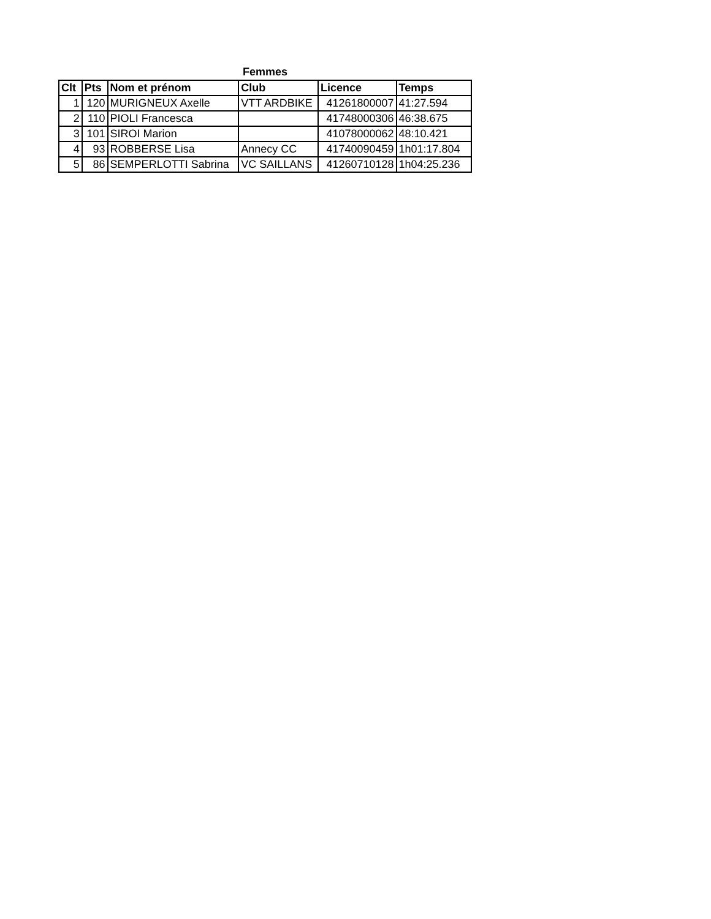Femmes
| Clt | Pts | Nom et prénom | Club | Licence | Temps |
| --- | --- | --- | --- | --- | --- |
| 1 | 120 | MURIGNEUX Axelle | VTT ARDBIKE | 41261800007 | 41:27.594 |
| 2 | 110 | PIOLI Francesca | | 41748000306 | 46:38.675 |
| 3 | 101 | SIROI Marion | | 41078000062 | 48:10.421 |
| 4 | 93 | ROBBERSE Lisa | Annecy CC | 41740090459 | 1h01:17.804 |
| 5 | 86 | SEMPERLOTTI Sabrina | VC SAILLANS | 41260710128 | 1h04:25.236 |